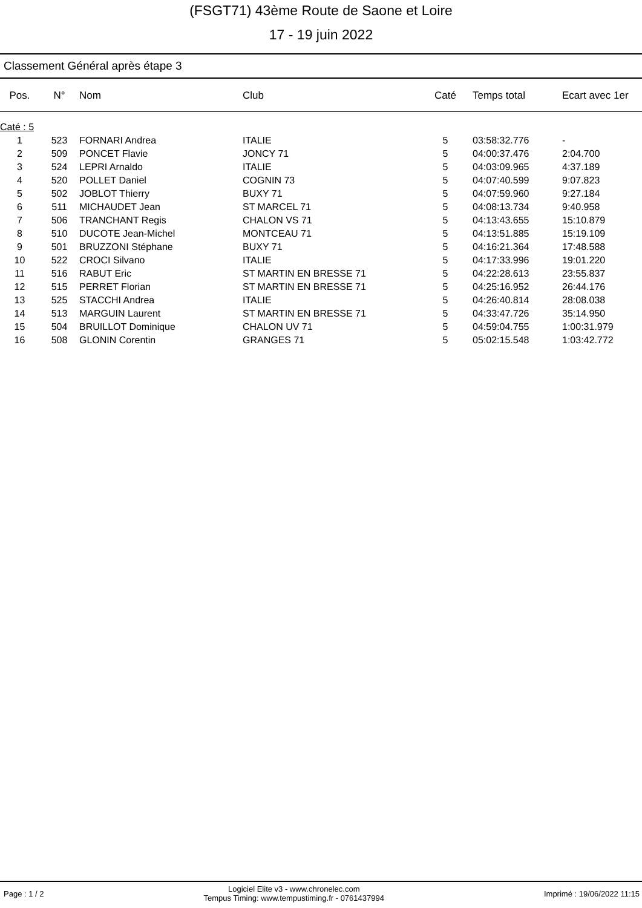(FSGT71) 43ème Route de Saone et Loire
17 - 19 juin 2022
Classement Général après étape 3
| Pos. | N° | Nom | Club | Caté | Temps total | Ecart avec 1er |
| --- | --- | --- | --- | --- | --- | --- |
| Caté : 5 | | | | | | |
| 1 | 523 | FORNARI Andrea | ITALIE | 5 | 03:58:32.776 | - |
| 2 | 509 | PONCET Flavie | JONCY 71 | 5 | 04:00:37.476 | 2:04.700 |
| 3 | 524 | LEPRI Arnaldo | ITALIE | 5 | 04:03:09.965 | 4:37.189 |
| 4 | 520 | POLLET Daniel | COGNIN 73 | 5 | 04:07:40.599 | 9:07.823 |
| 5 | 502 | JOBLOT Thierry | BUXY 71 | 5 | 04:07:59.960 | 9:27.184 |
| 6 | 511 | MICHAUDET Jean | ST MARCEL 71 | 5 | 04:08:13.734 | 9:40.958 |
| 7 | 506 | TRANCHANT Regis | CHALON VS 71 | 5 | 04:13:43.655 | 15:10.879 |
| 8 | 510 | DUCOTE Jean-Michel | MONTCEAU 71 | 5 | 04:13:51.885 | 15:19.109 |
| 9 | 501 | BRUZZONI Stéphane | BUXY 71 | 5 | 04:16:21.364 | 17:48.588 |
| 10 | 522 | CROCI Silvano | ITALIE | 5 | 04:17:33.996 | 19:01.220 |
| 11 | 516 | RABUT Eric | ST MARTIN EN BRESSE 71 | 5 | 04:22:28.613 | 23:55.837 |
| 12 | 515 | PERRET Florian | ST MARTIN EN BRESSE 71 | 5 | 04:25:16.952 | 26:44.176 |
| 13 | 525 | STACCHI Andrea | ITALIE | 5 | 04:26:40.814 | 28:08.038 |
| 14 | 513 | MARGUIN Laurent | ST MARTIN EN BRESSE 71 | 5 | 04:33:47.726 | 35:14.950 |
| 15 | 504 | BRUILLOT Dominique | CHALON UV 71 | 5 | 04:59:04.755 | 1:00:31.979 |
| 16 | 508 | GLONIN Corentin | GRANGES 71 | 5 | 05:02:15.548 | 1:03:42.772 |
Page : 1 / 2 Logiciel Elite v3 - www.chronelec.com
Tempus Timing: www.tempustiming.fr - 0761437994 Imprimé : 19/06/2022 11:15